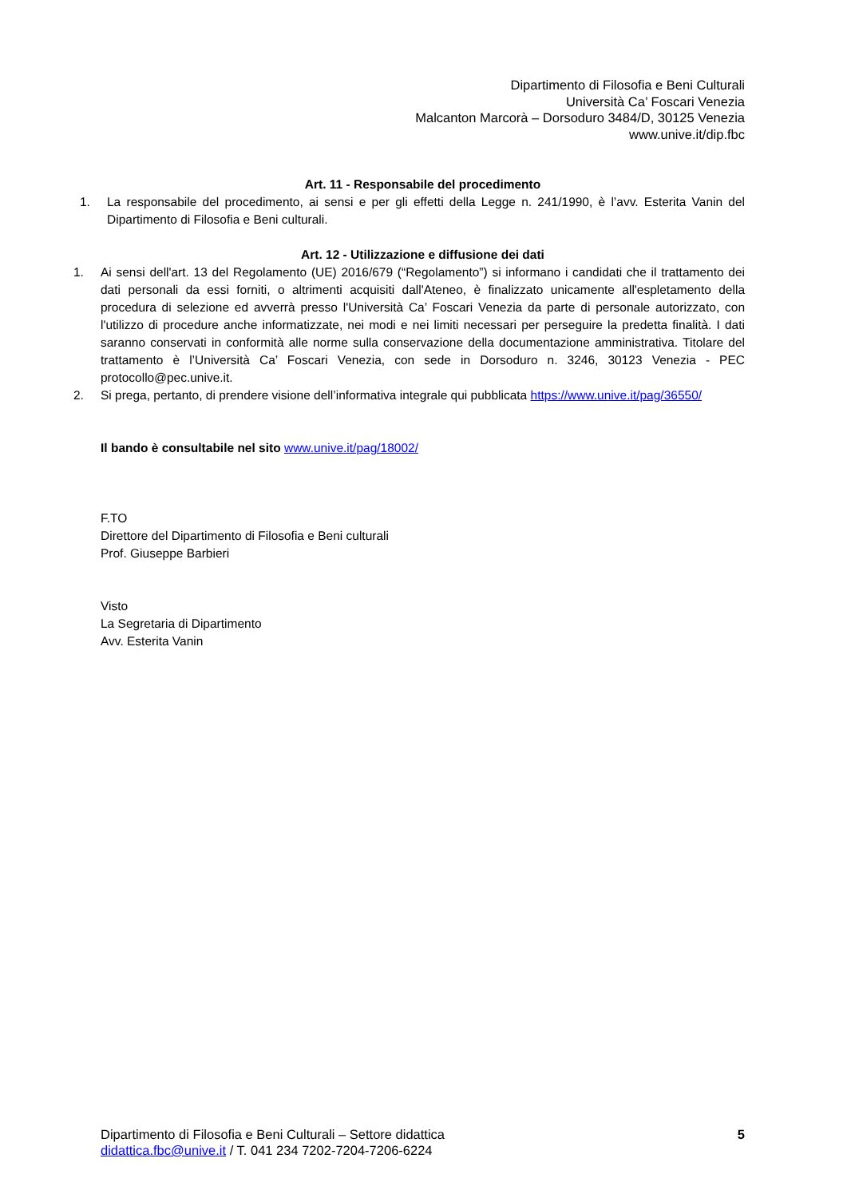Dipartimento di Filosofia e Beni Culturali
Università Ca’ Foscari Venezia
Malcanton Marcorà – Dorsoduro 3484/D, 30125 Venezia
www.unive.it/dip.fbc
Art. 11 - Responsabile del procedimento
1. La responsabile del procedimento, ai sensi e per gli effetti della Legge n. 241/1990, è l’avv. Esterita Vanin del Dipartimento di Filosofia e Beni culturali.
Art. 12 - Utilizzazione e diffusione dei dati
1. Ai sensi dell'art. 13 del Regolamento (UE) 2016/679 (“Regolamento”) si informano i candidati che il trattamento dei dati personali da essi forniti, o altrimenti acquisiti dall'Ateneo, è finalizzato unicamente all'espletamento della procedura di selezione ed avverrà presso l'Università Ca’ Foscari Venezia da parte di personale autorizzato, con l'utilizzo di procedure anche informatizzate, nei modi e nei limiti necessari per perseguire la predetta finalità. I dati saranno conservati in conformità alle norme sulla conservazione della documentazione amministrativa. Titolare del trattamento è l’Università Ca’ Foscari Venezia, con sede in Dorsoduro n. 3246, 30123 Venezia - PEC protocollo@pec.unive.it.
2. Si prega, pertanto, di prendere visione dell’informativa integrale qui pubblicata https://www.unive.it/pag/36550/
Il bando è consultabile nel sito www.unive.it/pag/18002/
F.TO
Direttore del Dipartimento di Filosofia e Beni culturali
Prof. Giuseppe Barbieri
Visto
La Segretaria di Dipartimento
Avv. Esterita Vanin
Dipartimento di Filosofia e Beni Culturali – Settore didattica
didattica.fbc@unive.it / T. 041 234 7202-7204-7206-6224
5